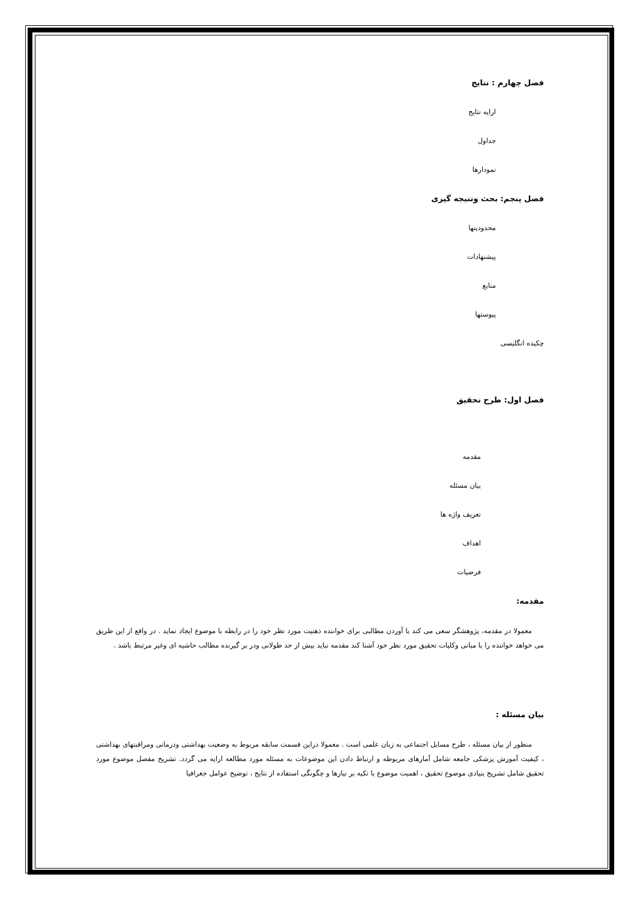فصل چهارم : نتایج
ارایه نتایج
جداول
نمودارها
فصل پنجم: بحث ونتیجه گیری
محدودیتها
پیشنهادات
منابع
پیوستها
چکیده انگلیسی
فصل اول: طرح تحقیق
مقدمه
بیان مسئله
تعریف واژه ها
اهداف
فرضیات
مقدمه:
معمولا در مقدمه، پژوهشگر سعی می کند با آوردن مطالبی برای خواننده ذهنیت مورد نظر خود را در رابطه با موضوع ایجاد نماید . در واقع از این طریق می خواهد خواننده را با مبانی وکلیات تحقیق مورد نظر خود آشنا کند مقدمه نباید بیش از حد طولانی ودر بر گیرنده مطالب حاشیه ای وغیر مرتبط باشد .
بیان مسئله :
منظور از بیان مسئله ، طرح مسایل اجتماعی به زبان علمی است . معمولا دراین قسمت سابقه مربوط به وضعیت بهداشتی ودرمانی ومراقبتهای بهداشتی ، کیفیت آموزش پزشکی جامعه شامل آمارهای مربوطه و ارتباط دادن این موضوعات به مسئله مورد مطالعه ارایه می گردد. تشریح مفصل موضوع مورد تحقیق شامل تشریح بنیادی موضوع تحقیق ، اهمیت موضوع با تکیه بر نیازها و چگونگی استفاده از نتایج ، توضیح عوامل جغرافیا